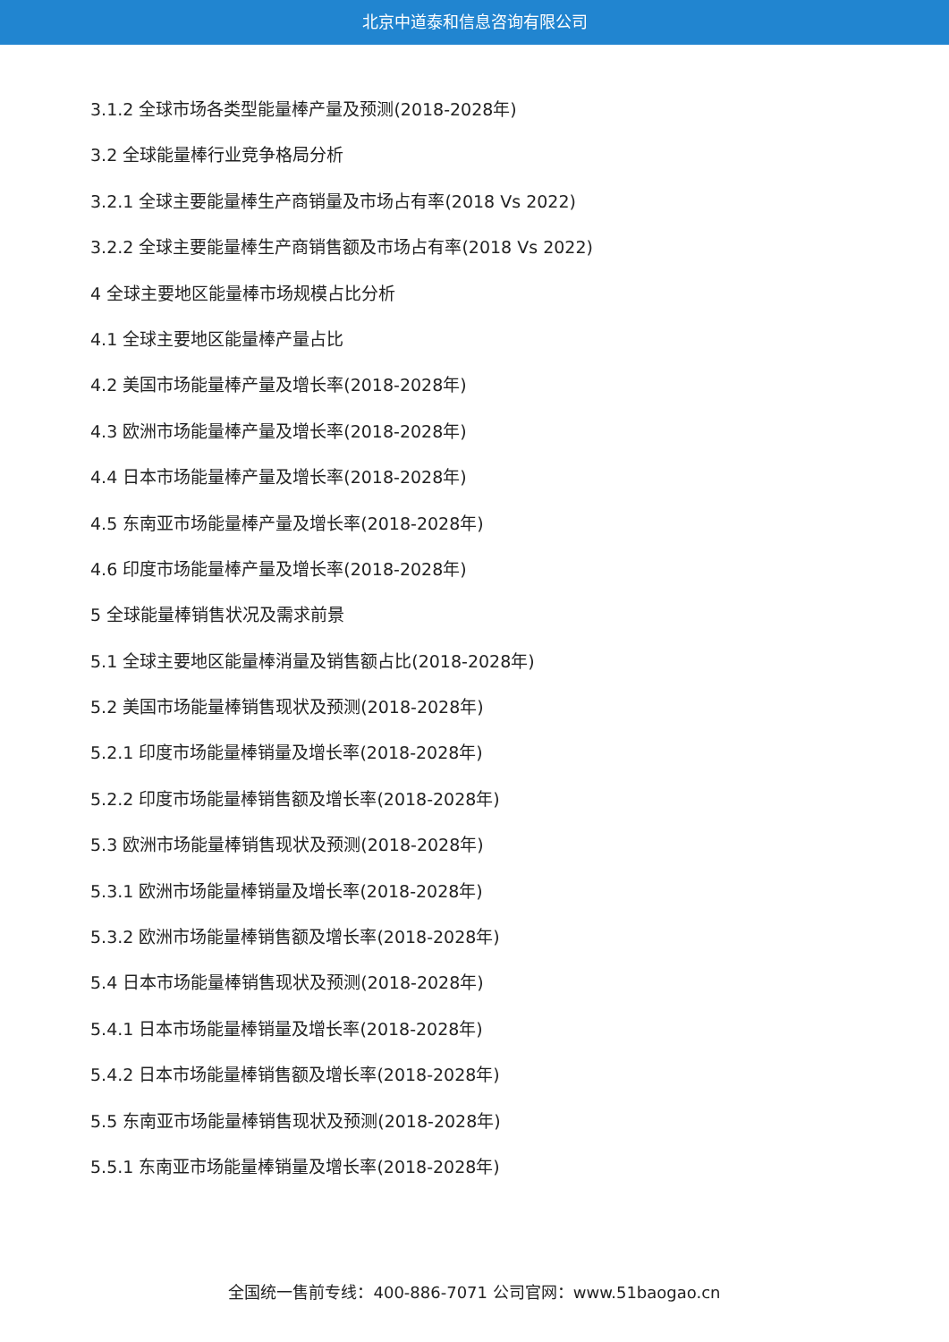北京中道泰和信息咨询有限公司
3.1.2 全球市场各类型能量棒产量及预测(2018-2028年)
3.2 全球能量棒行业竞争格局分析
3.2.1 全球主要能量棒生产商销量及市场占有率(2018 Vs 2022)
3.2.2 全球主要能量棒生产商销售额及市场占有率(2018 Vs 2022)
4 全球主要地区能量棒市场规模占比分析
4.1 全球主要地区能量棒产量占比
4.2 美国市场能量棒产量及增长率(2018-2028年)
4.3 欧洲市场能量棒产量及增长率(2018-2028年)
4.4 日本市场能量棒产量及增长率(2018-2028年)
4.5 东南亚市场能量棒产量及增长率(2018-2028年)
4.6 印度市场能量棒产量及增长率(2018-2028年)
5 全球能量棒销售状况及需求前景
5.1 全球主要地区能量棒消量及销售额占比(2018-2028年)
5.2 美国市场能量棒销售现状及预测(2018-2028年)
5.2.1 印度市场能量棒销量及增长率(2018-2028年)
5.2.2 印度市场能量棒销售额及增长率(2018-2028年)
5.3 欧洲市场能量棒销售现状及预测(2018-2028年)
5.3.1 欧洲市场能量棒销量及增长率(2018-2028年)
5.3.2 欧洲市场能量棒销售额及增长率(2018-2028年)
5.4 日本市场能量棒销售现状及预测(2018-2028年)
5.4.1 日本市场能量棒销量及增长率(2018-2028年)
5.4.2 日本市场能量棒销售额及增长率(2018-2028年)
5.5 东南亚市场能量棒销售现状及预测(2018-2028年)
5.5.1 东南亚市场能量棒销量及增长率(2018-2028年)
全国统一售前专线：400-886-7071 公司官网：www.51baogao.cn